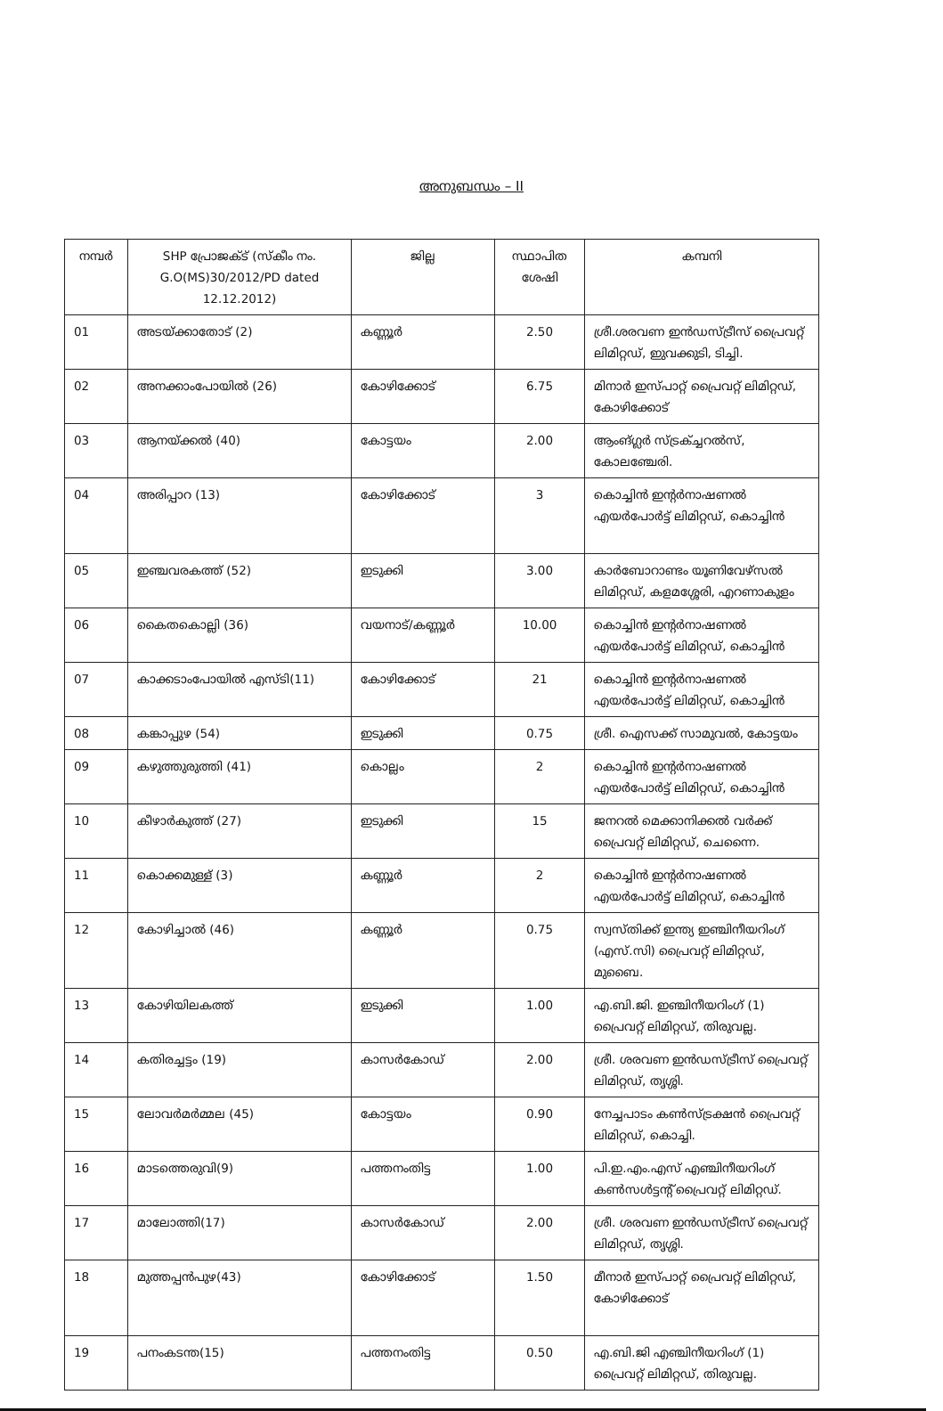അനുബന്ധം – II
| നമ്പർ | SHP പ്രോജക്ട് (സ്കീം നം. G.O(MS)30/2012/PD dated 12.12.2012) | ജില്ല | സ്ഥാപിത ശേഷി | കമ്പനി |
| --- | --- | --- | --- | --- |
| 01 | അടയ്ക്കാതോട് (2) | കണ്ണൂർ | 2.50 | ശ്രീ.ശരവണ ഇൻഡസ്ട്രീസ് പ്രൈവറ്റ് ലിമിറ്റഡ്, ഇുവക്കുടി, ടിച്ചി. |
| 02 | അനക്കാംപോയിൽ (26) | കോഴിക്കോട് | 6.75 | മിനാർ ഇസ്പാറ്റ് പ്രൈവറ്റ് ലിമിറ്റഡ്, കോഴിക്കോട് |
| 03 | ആനയ്ക്കൽ (40) | കോട്ടയം | 2.00 | ആംങ്ഗ്ലർ സ്ട്രക്ച്ചറൽസ്, കോലഞ്ചേരി. |
| 04 | അരിപ്പാറ (13) | കോഴിക്കോട് | 3 | കൊച്ചിൻ ഇന്റർനാഷണൽ എയർപോർട്ട് ലിമിറ്റഡ്, കൊച്ചിൻ |
| 05 | ഇഞ്ചവരകത്ത് (52) | ഇടുക്കി | 3.00 | കാർബോറാണ്ടം യൂണിവേഴ്സൽ ലിമിറ്റഡ്, കളമശ്ശേരി, എറണാകുളം |
| 06 | കൈതകൊല്ലി (36) | വയനാട്/കണ്ണൂർ | 10.00 | കൊച്ചിൻ ഇന്റർനാഷണൽ എയർപോർട്ട് ലിമിറ്റഡ്, കൊച്ചിൻ |
| 07 | കാക്കടാംപോയിൽ എസ്ടി(11) | കോഴിക്കോട് | 21 | കൊച്ചിൻ ഇന്റർനാഷണൽ എയർപോർട്ട് ലിമിറ്റഡ്, കൊച്ചിൻ |
| 08 | കങ്കാപ്പുഴ (54) | ഇടുക്കി | 0.75 | ശ്രീ. ഐസക്ക് സാമുവൽ, കോട്ടയം |
| 09 | കഴുത്തുരുത്തി (41) | കൊല്ലം | 2 | കൊച്ചിൻ ഇന്റർനാഷണൽ എയർപോർട്ട് ലിമിറ്റഡ്, കൊച്ചിൻ |
| 10 | കീഴാർകുത്ത് (27) | ഇടുക്കി | 15 | ജനറൽ മെക്കാനിക്കൽ വർക്ക് പ്രൈവറ്റ് ലിമിറ്റഡ്, ചെന്നൈ. |
| 11 | കൊക്കമുള്ള് (3) | കണ്ണൂർ | 2 | കൊച്ചിൻ ഇന്റർനാഷണൽ എയർപോർട്ട് ലിമിറ്റഡ്, കൊച്ചിൻ |
| 12 | കോഴിച്ചാൽ (46) | കണ്ണൂർ | 0.75 | സ്വസ്തിക്ക് ഇന്ത്യ ഇഞ്ചിനീയറിംഗ് (എസ്.സി) പ്രൈവറ്റ് ലിമിറ്റഡ്, മുബൈ. |
| 13 | കോഴിയിലകത്ത് | ഇടുക്കി | 1.00 | എ.ബി.ജി. ഇഞ്ചിനീയറിംഗ് (1) പ്രൈവറ്റ് ലിമിറ്റഡ്, തിരുവല്ല. |
| 14 | കതിരച്ചട്ടം (19) | കാസർകോഡ് | 2.00 | ശ്രീ. ശരവണ ഇൻഡസ്ട്രീസ് പ്രൈവറ്റ് ലിമിറ്റഡ്, തൃശ്ശി. |
| 15 | ലോവർമർമ്മല (45) | കോട്ടയം | 0.90 | നേച്ചപാടം കൺസ്ട്രക്ഷൻ പ്രൈവറ്റ് ലിമിറ്റഡ്, കൊച്ചി. |
| 16 | മാടത്തെരുവി(9) | പത്തനംതിട്ട | 1.00 | പി.ഇ.എം.എസ് എഞ്ചിനീയറിംഗ് കൺസൾട്ടന്റ് പ്രൈവറ്റ് ലിമിറ്റഡ്. |
| 17 | മാലോത്തി(17) | കാസർകോഡ് | 2.00 | ശ്രീ. ശരവണ ഇൻഡസ്ട്രീസ് പ്രൈവറ്റ് ലിമിറ്റഡ്, തൃശ്ശി. |
| 18 | മുത്തപ്പൻപുഴ(43) | കോഴിക്കോട് | 1.50 | മീനാർ ഇസ്പാറ്റ് പ്രൈവറ്റ് ലിമിറ്റഡ്, കോഴിക്കോട് |
| 19 | പനംകടന്ത(15) | പത്തനംതിട്ട | 0.50 | എ.ബി.ജി എഞ്ചിനീയറിംഗ് (1) പ്രൈവറ്റ് ലിമിറ്റഡ്, തിരുവല്ല. |